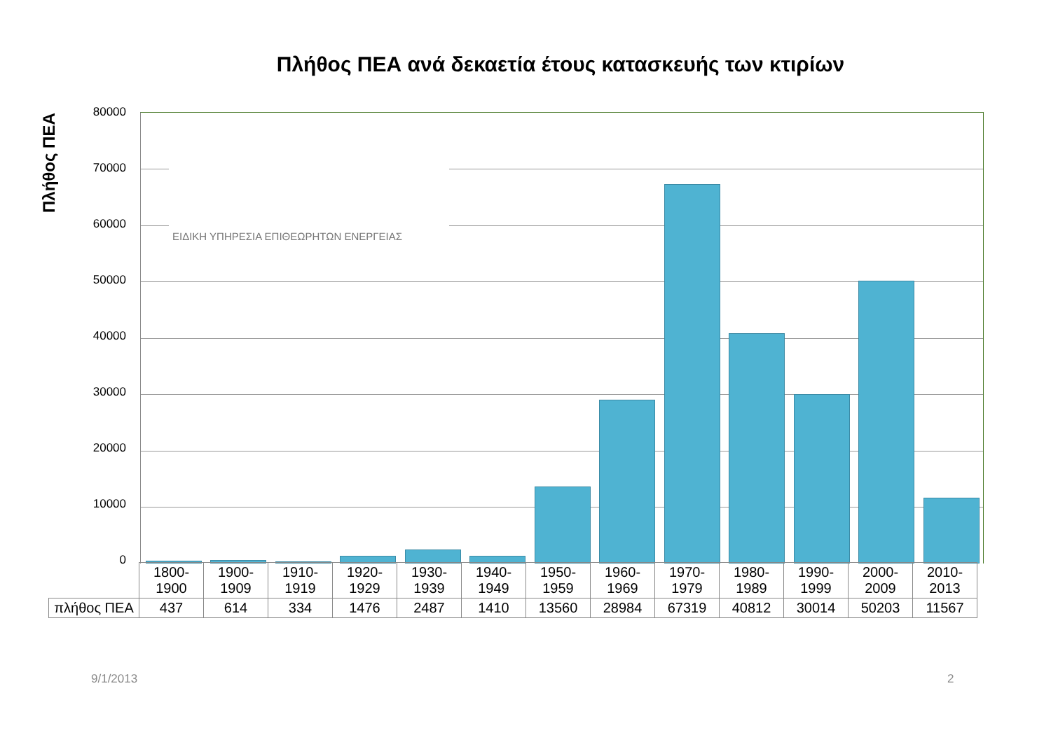Πλήθος ΠΕΑ ανά δεκαετία έτους κατασκευής των κτιρίων
Πλήθος ΠΕΑ
80000
70000
60000
50000
40000
30000
20000
10000
0
ΕΙΔΙΚΗ ΥΠΗΡΕΣΙΑ ΕΠΙΘΕΩΡΗΤΩΝ ΕΝΕΡΓΕΙΑΣ
| | 1800- 1900 | 1900- 1909 | 1910- 1919 | 1920- 1929 | 1930- 1939 | 1940- 1949 | 1950- 1959 | 1960- 1969 | 1970- 1979 | 1980- 1989 | 1990- 1999 | 2000- 2009 | 2010- 2013 |
| πλήθος ΠΕΑ | 437 | 614 | 334 | 1476 | 2487 | 1410 | 13560 | 28984 | 67319 | 40812 | 30014 | 50203 | 11567 |
9/1/2013 2